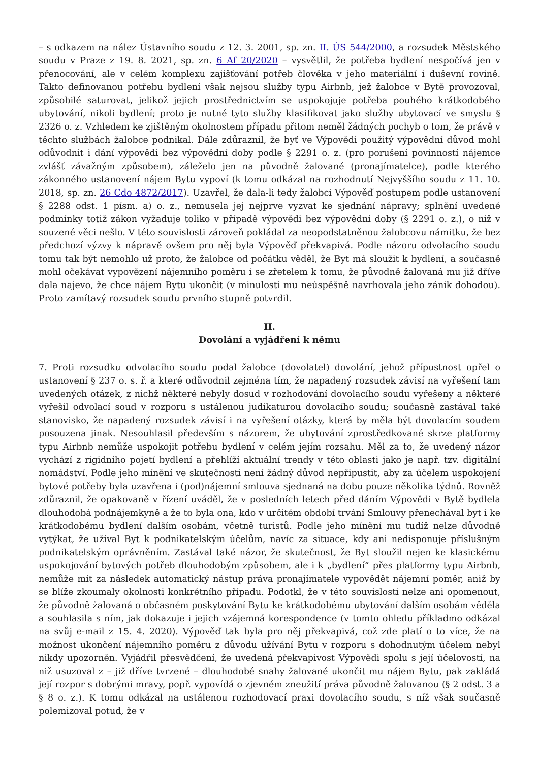– s odkazem na nález Ústavního soudu z 12. 3. 2001, sp. zn. II. ÚS 544/2000, a rozsudek Městského soudu v Praze z 19. 8. 2021, sp. zn. 6 Af 20/2020 – vysvětlil, že potřeba bydlení nespočívá jen v přenocování, ale v celém komplexu zajišťování potřeb člověka v jeho materiální i duševní rovině. Takto definovanou potřebu bydlení však nejsou služby typu Airbnb, jež žalobce v Bytě provozoval, způsobilé saturovat, jelikož jejich prostřednictvím se uspokojuje potřeba pouhého krátkodobého ubytování, nikoli bydlení; proto je nutné tyto služby klasifikovat jako služby ubytovací ve smyslu § 2326 o. z. Vzhledem ke zjištěným okolnostem případu přitom neměl žádných pochyb o tom, že právě v těchto službách žalobce podnikal. Dále zdůraznil, že byť ve Výpovědi použitý výpovědní důvod mohl odůvodnit i dání výpovědi bez výpovědní doby podle § 2291 o. z. (pro porušení povinností nájemce zvlášť závažným způsobem), záleželo jen na původně žalované (pronajímatelce), podle kterého zákonného ustanovení nájem Bytu vypoví (k tomu odkázal na rozhodnutí Nejvyššího soudu z 11. 10. 2018, sp. zn. 26 Cdo 4872/2017). Uzavřel, že dala-li tedy žalobci Výpověď postupem podle ustanovení § 2288 odst. 1 písm. a) o. z., nemusela jej nejprve vyzvat ke sjednání nápravy; splnění uvedené podmínky totiž zákon vyžaduje toliko v případě výpovědi bez výpovědní doby (§ 2291 o. z.), o niž v souzené věci nešlo. V této souvislosti zároveň pokládal za neopodstatněnou žalobcovu námitku, že bez předchozí výzvy k nápravě ovšem pro něj byla Výpověď překvapivá. Podle názoru odvolacího soudu tomu tak být nemohlo už proto, že žalobce od počátku věděl, že Byt má sloužit k bydlení, a současně mohl očekávat vypovězení nájemního poměru i se zřetelem k tomu, že původně žalovaná mu již dříve dala najevo, že chce nájem Bytu ukončit (v minulosti mu neúspěšně navrhovala jeho zánik dohodou). Proto zamítavý rozsudek soudu prvního stupně potvrdil.
II.
Dovolání a vyjádření k němu
7. Proti rozsudku odvolacího soudu podal žalobce (dovolatel) dovolání, jehož přípustnost opřel o ustanovení § 237 o. s. ř. a které odůvodnil zejména tím, že napadený rozsudek závisí na vyřešení tam uvedených otázek, z nichž některé nebyly dosud v rozhodování dovolacího soudu vyřešeny a některé vyřešil odvolací soud v rozporu s ustálenou judikaturou dovolacího soudu; současně zastával také stanovisko, že napadený rozsudek závisí i na vyřešení otázky, která by měla být dovolacím soudem posouzena jinak. Nesouhlasil především s názorem, že ubytování zprostředkované skrze platformy typu Airbnb nemůže uspokojit potřebu bydlení v celém jejím rozsahu. Měl za to, že uvedený názor vychází z rigidního pojetí bydlení a přehlíží aktuální trendy v této oblasti jako je např. tzv. digitální nomádství. Podle jeho mínění ve skutečnosti není žádný důvod nepřipustit, aby za účelem uspokojení bytové potřeby byla uzavřena i (pod)nájemní smlouva sjednaná na dobu pouze několika týdnů. Rovněž zdůraznil, že opakovaně v řízení uváděl, že v posledních letech před dáním Výpovědi v Bytě bydlela dlouhodobá podnájemkyně a že to byla ona, kdo v určitém období trvání Smlouvy přenechával byt i ke krátkodobému bydlení dalším osobám, včetně turistů. Podle jeho mínění mu tudíž nelze důvodně vytýkat, že užíval Byt k podnikatelským účelům, navíc za situace, kdy ani nedisponuje příslušným podnikatelským oprávněním. Zastával také názor, že skutečnost, že Byt sloužil nejen ke klasickému uspokojování bytových potřeb dlouhodobým způsobem, ale i k „bydlení“ přes platformy typu Airbnb, nemůže mít za následek automatický nástup práva pronajímatele vypovědět nájemní poměr, aniž by se blíže zkoumaly okolnosti konkrétního případu. Podotkl, že v této souvislosti nelze ani opomenout, že původně žalovaná o občasném poskytování Bytu ke krátkodobému ubytování dalším osobám věděla a souhlasila s ním, jak dokazuje i jejich vzájemná korespondence (v tomto ohledu příkladmo odkázal na svůj e-mail z 15. 4. 2020). Výpověď tak byla pro něj překvapivá, což zde platí o to více, že na možnost ukončení nájemního poměru z důvodu užívání Bytu v rozporu s dohodnutým účelem nebyl nikdy upozorněn. Vyjádřil přesvědčení, že uvedená překvapivost Výpovědi spolu s její účelovostí, na niž usuzoval z – již dříve tvrzené – dlouhodobé snahy žalované ukončit mu nájem Bytu, pak zakládá její rozpor s dobrými mravy, popř. vypovídá o zjevném zneužití práva původně žalovanou (§ 2 odst. 3 a § 8 o. z.). K tomu odkázal na ustálenou rozhodovací praxi dovolacího soudu, s níž však současně polemizoval potud, že v